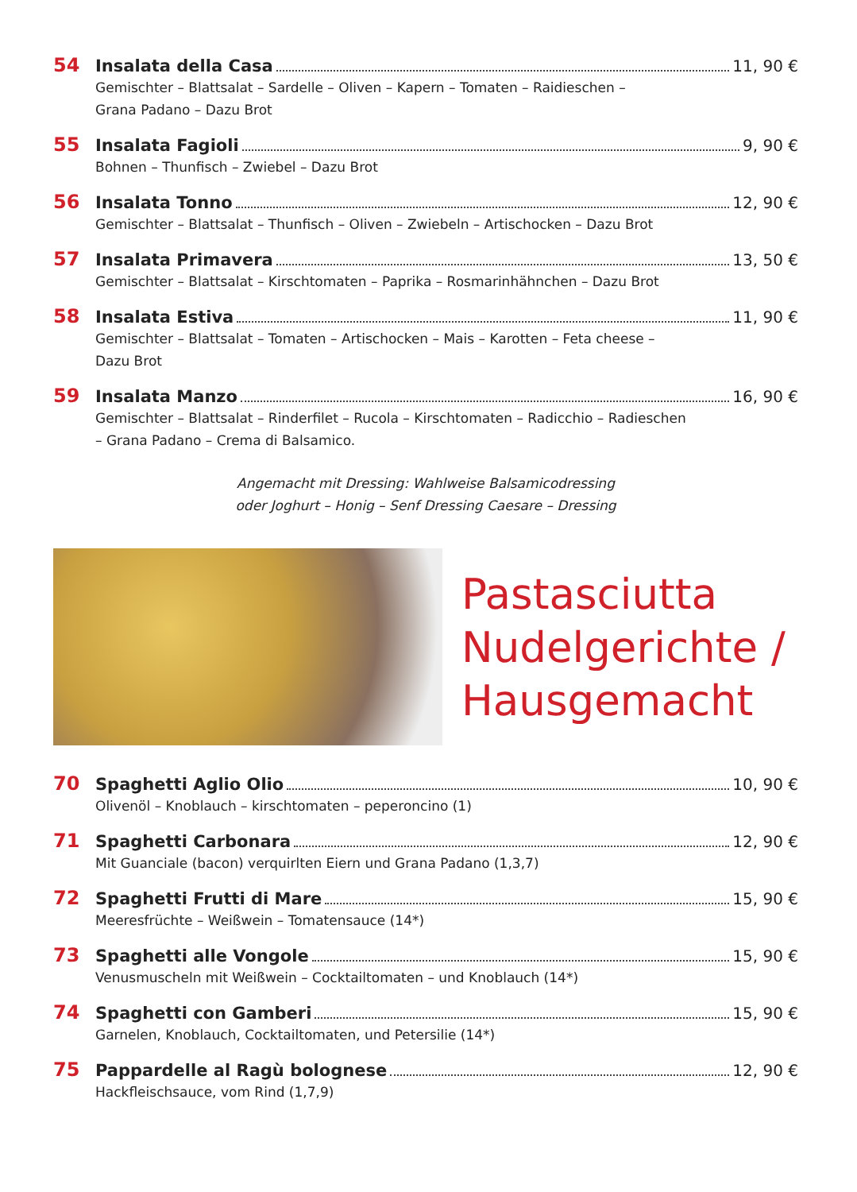54 Insalata della Casa 11, 90 €
Gemischter – Blattsalat – Sardelle – Oliven – Kapern – Tomaten – Raidieschen –
Grana Padano – Dazu Brot
55 Insalata Fagioli 9, 90 €
Bohnen – Thunfisch – Zwiebel – Dazu Brot
56 Insalata Tonno 12, 90 €
Gemischter – Blattsalat – Thunfisch – Oliven – Zwiebeln – Artischocken – Dazu Brot
57 Insalata Primavera 13, 50 €
Gemischter – Blattsalat – Kirschtomaten – Paprika – Rosmarinhähnchen – Dazu Brot
58 Insalata Estiva 11, 90 €
Gemischter – Blattsalat – Tomaten – Artischocken – Mais – Karotten – Feta cheese –
Dazu Brot
59 Insalata Manzo 16, 90 €
Gemischter – Blattsalat – Rinderfilet – Rucola – Kirschtomaten – Radicchio – Radieschen
– Grana Padano – Crema di Balsamico.
Angemacht mit Dressing: Wahlweise Balsamicodressing
oder Joghurt – Honig – Senf Dressing Caesare – Dressing
Pastasciutta
Nudelgerichte /
Hausgemacht
70 Spaghetti Aglio Olio 10, 90 €
Olivenöl – Knoblauch – kirschtomaten – peperoncino (1)
71 Spaghetti Carbonara 12, 90 €
Mit Guanciale (bacon) verquirlten Eiern und Grana Padano (1,3,7)
72 Spaghetti Frutti di Mare 15, 90 €
Meeresfrüchte – Weißwein – Tomatensauce (14*)
73 Spaghetti alle Vongole 15, 90 €
Venusmuscheln mit Weißwein – Cocktailtomaten – und Knoblauch (14*)
74 Spaghetti con Gamberi 15, 90 €
Garnelen, Knoblauch, Cocktailtomaten, und Petersilie (14*)
75 Pappardelle al Ragù bolognese 12, 90 €
Hackfleischsauce, vom Rind (1,7,9)